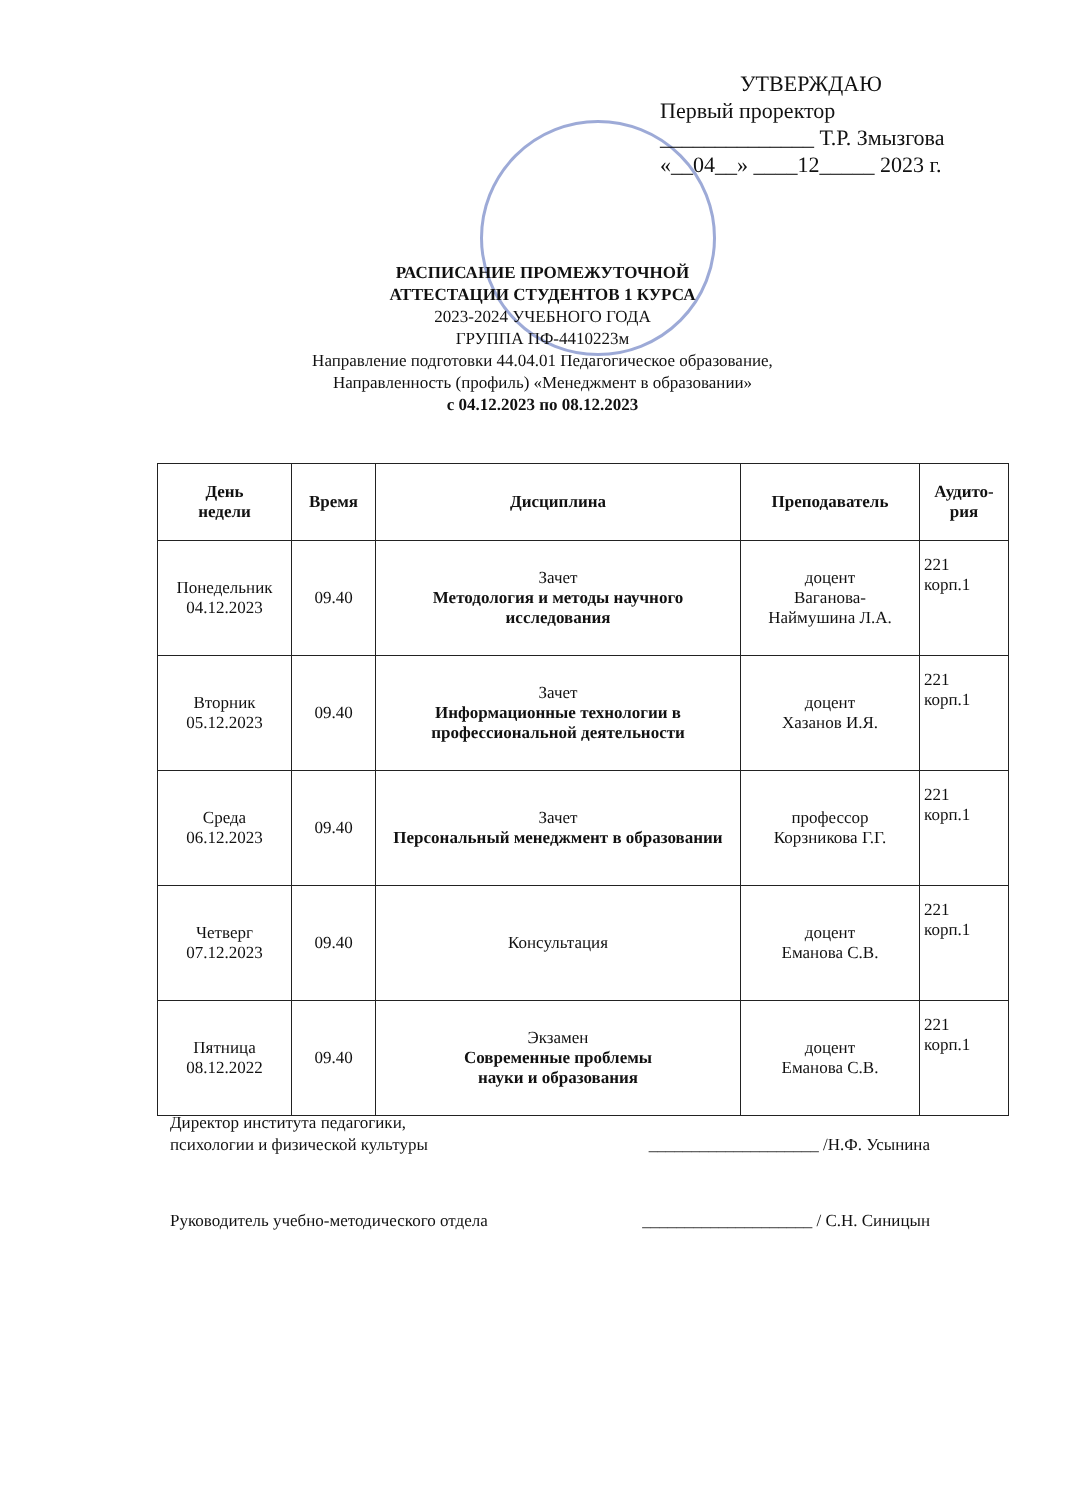УТВЕРЖДАЮ
Первый проректор
______________ Т.Р. Змызгова
«__04__» ____12_____ 2023 г.
РАСПИСАНИЕ ПРОМЕЖУТОЧНОЙ
АТТЕСТАЦИИ СТУДЕНТОВ 1 КУРСА
2023-2024 УЧЕБНОГО ГОДА
ГРУППА ПФ-4410223м
Направление подготовки 44.04.01 Педагогическое образование,
Направленность (профиль) «Менеджмент в образовании»
с 04.12.2023 по 08.12.2023
| День недели | Время | Дисциплина | Преподаватель | Аудито- рия |
| --- | --- | --- | --- | --- |
| Понедельник 04.12.2023 | 09.40 | Зачет Методология и методы научного исследования | доцент Ваганова- Наймушина Л.А. | 221 корп.1 |
| Вторник 05.12.2023 | 09.40 | Зачет Информационные технологии в профессиональной деятельности | доцент Хазанов И.Я. | 221 корп.1 |
| Среда 06.12.2023 | 09.40 | Зачет Персональный менеджмент в образовании | профессор Корзникова Г.Г. | 221 корп.1 |
| Четверг 07.12.2023 | 09.40 | Консультация | доцент Еманова С.В. | 221 корп.1 |
| Пятница 08.12.2022 | 09.40 | Экзамен Современные проблемы науки и образования | доцент Еманова С.В. | 221 корп.1 |
Директор института педагогики,
психологии и физической культуры
____________________ /Н.Ф. Усынина
Руководитель учебно-методического отдела
____________________ / С.Н. Синицын